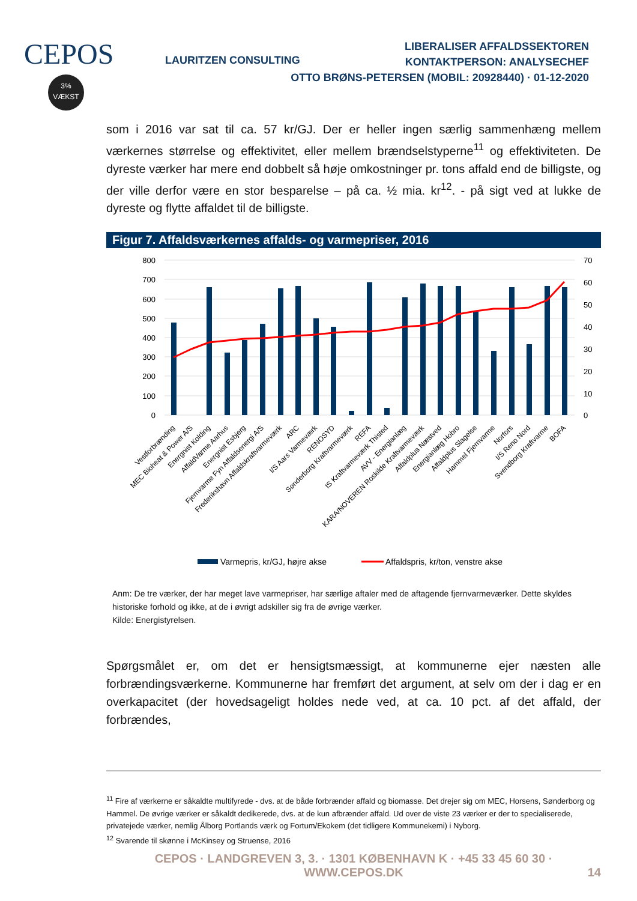CEPOS
3%
VÆKST
LAURITZEN CONSULTING
LIBERALISER AFFALDSSEKTOREN
KONTAKTPERSON: ANALYSECHEF
OTTO BRØNS-PETERSEN (MOBIL: 20928440) · 01-12-2020
som i 2016 var sat til ca. 57 kr/GJ. Der er heller ingen særlig sammenhæng mellem værkernes størrelse og effektivitet, eller mellem brændselstyperne<sup>11</sup> og effektiviteten. De dyreste værker har mere end dobbelt så høje omkostninger pr. tons affald end de billigste, og der ville derfor være en stor besparelse – på ca. ½ mia. kr<sup>12</sup>. - på sigt ved at lukke de dyreste og flytte affaldet til de billigste.
Figur 7. Affaldsværkernes affalds- og varmepriser, 2016
800
700
600
500
400
300
200
100
0
70
60
50
40
30
20
10
0
Vestforbrænding
MEC Bioheat & Power A/S
Energnist Kolding
AffaldVarme Aarhus
Energnist Esbjerg
Fjernvarme Fyn Affaldsenergi A/S
Frederikshavn Affaldskraftvarmeværk
ARC
I/S Aars Varmeværk
RENOSYD
Sønderborg Kraftvarmeværk
REFA
IS Kraftvarmeværk Thisted
AVV - Energianlæg
KARA/NOVEREN Roskilde Kraftvarmeværk
Affaldplus Næstved
Energianlæg Hobro
Affaldplus Slagelse
Hammel Fjernvarme
Norfors
I/S Reno Nord
Svendborg Kraftvarme
BOFA
Varmepris, kr/GJ, højre akse
Affaldspris, kr/ton, venstre akse
Anm: De tre værker, der har meget lave varmepriser, har særlige aftaler med de aftagende fjernvarmeværker. Dette skyldes historiske forhold og ikke, at de i øvrigt adskiller sig fra de øvrige værker.
Kilde: Energistyrelsen.
Spørgsmålet er, om det er hensigtsmæssigt, at kommunerne ejer næsten alle forbrændingsværkerne. Kommunerne har fremført det argument, at selv om der i dag er en overkapacitet (der hovedsageligt holdes nede ved, at ca. 10 pct. af det affald, der forbrændes,
<sup>11</sup> Fire af værkerne er såkaldte multifyrede - dvs. at de både forbrænder affald og biomasse. Det drejer sig om MEC, Horsens, Sønderborg og Hammel. De øvrige værker er såkaldt dedikerede, dvs. at de kun afbrænder affald. Ud over de viste 23 værker er der to specialiserede, privatejede værker, nemlig Ålborg Portlands værk og Fortum/Ekokem (det tidligere Kommunekemi) i Nyborg.
<sup>12</sup> Svarende til skønne i McKinsey og Struense, 2016
CEPOS · LANDGREVEN 3, 3. · 1301 KØBENHAVN K · +45 33 45 60 30 · WWW.CEPOS.DK 14